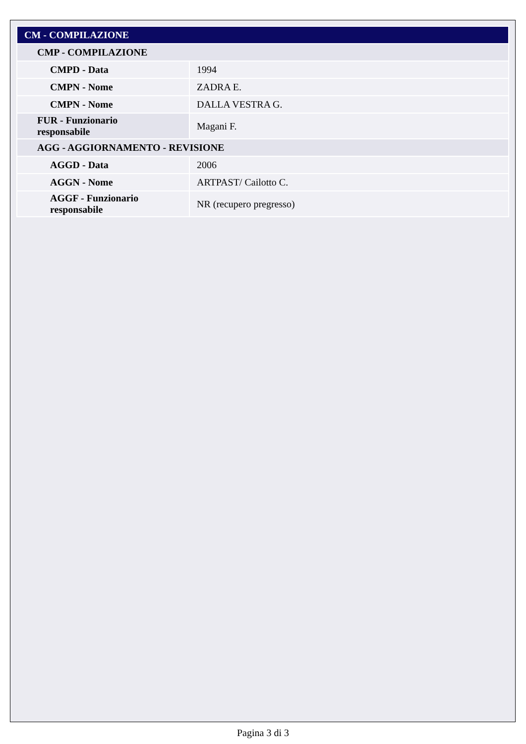| CM - COMPILAZIONE | |
| --- | --- |
| CMP - COMPILAZIONE | |
| CMPD - Data | 1994 |
| CMPN - Nome | ZADRA E. |
| CMPN - Nome | DALLA VESTRA G. |
| FUR - Funzionario responsabile | Magani F. |
| AGG - AGGIORNAMENTO - REVISIONE | |
| AGGD - Data | 2006 |
| AGGN - Nome | ARTPAST/ Cailotto C. |
| AGGF - Funzionario responsabile | NR (recupero pregresso) |
Pagina 3 di 3